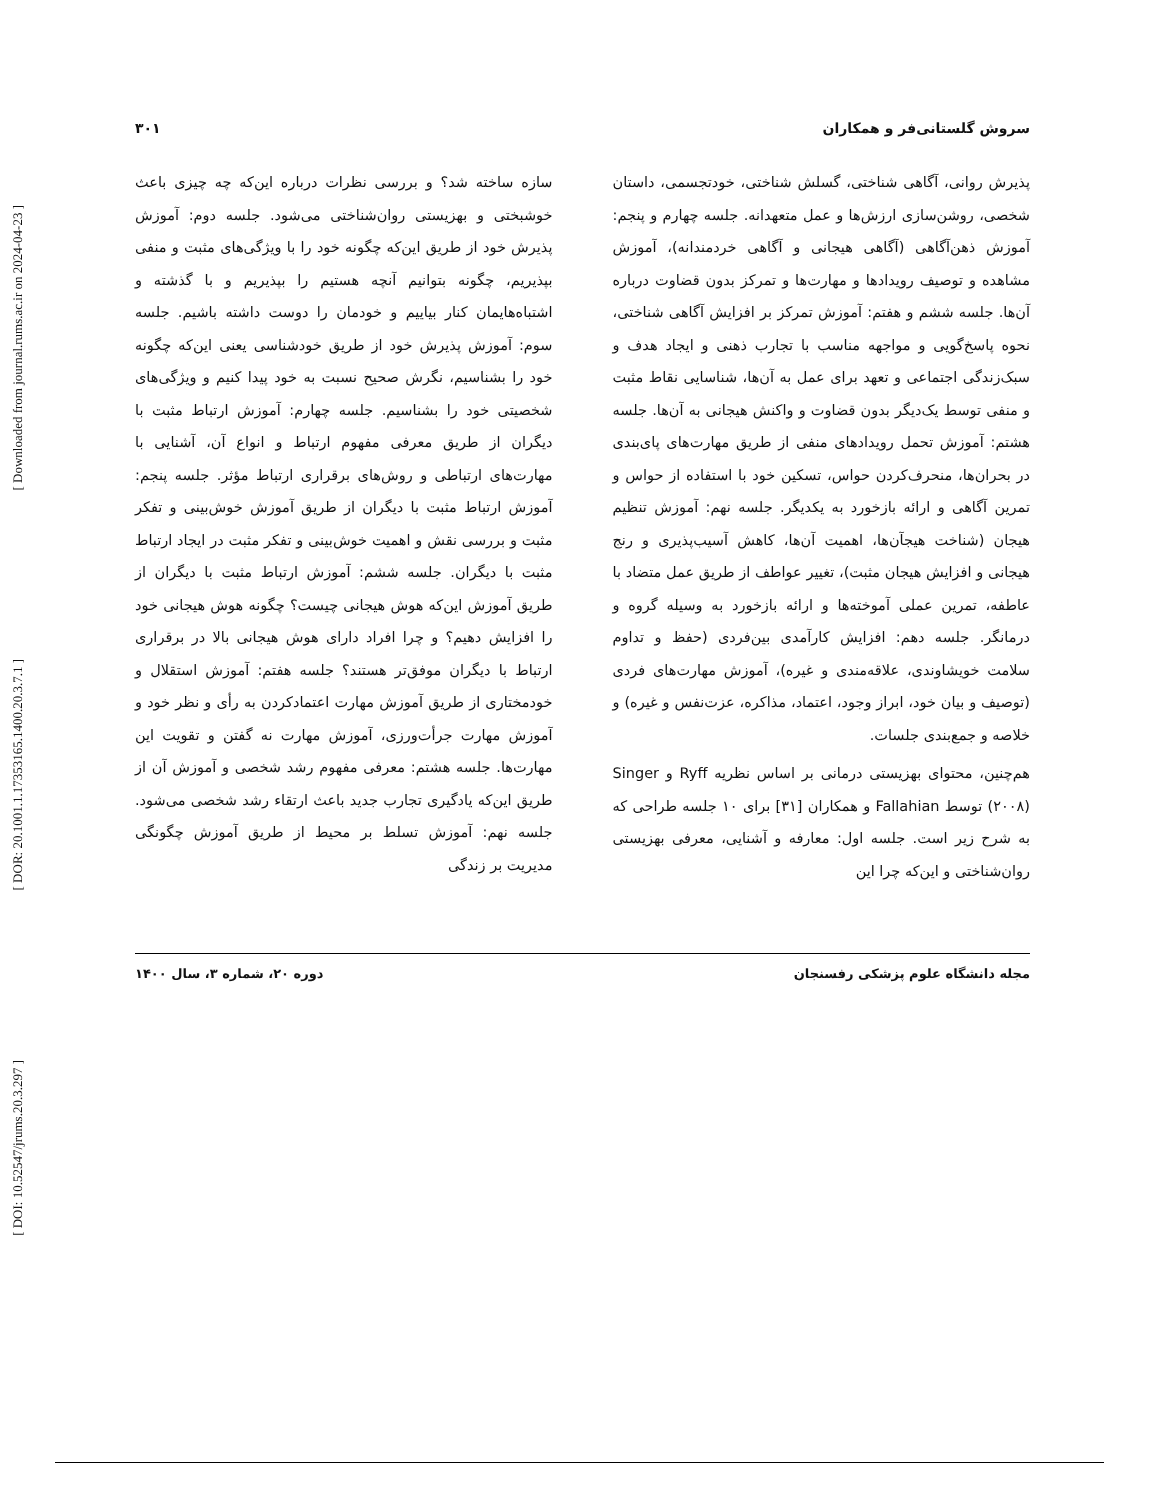[ Downloaded from journal.rums.ac.ir on 2024-04-23 ]
[ DOR: 20.1001.1.17353165.1400.20.3.7.1 ]
[ DOI: 10.52547/jrums.20.3.297 ]
سروش گلستانی‌فر و همکاران ۳۰۱
پذیرش روانی، آگاهی شناختی، گسلش شناختی، خودتجسمی، داستان شخصی، روشن‌سازی ارزش‌ها و عمل متعهدانه. جلسه چهارم و پنجم: آموزش ذهن‌آگاهی (آگاهی هیجانی و آگاهی خردمندانه)، آموزش مشاهده و توصیف رویدادها و مهارت‌ها و تمرکز بدون قضاوت درباره آن‌ها. جلسه ششم و هفتم: آموزش تمرکز بر افزایش آگاهی شناختی، نحوه پاسخ‌گویی و مواجهه مناسب با تجارب ذهنی و ایجاد هدف و سبک‌زندگی اجتماعی و تعهد برای عمل به آن‌ها، شناسایی نقاط مثبت و منفی توسط یک‌دیگر بدون قضاوت و واکنش هیجانی به آن‌ها. جلسه هشتم: آموزش تحمل رویدادهای منفی از طریق مهارت‌های پای‌بندی در بحران‌ها، منحرف‌کردن حواس، تسکین خود با استفاده از حواس و تمرین آگاهی و ارائه بازخورد به یکدیگر. جلسه نهم: آموزش تنظیم هیجان (شناخت هیجآن‌ها، اهمیت آن‌ها، کاهش آسیب‌پذیری و رنج هیجانی و افزایش هیجان مثبت)، تغییر عواطف از طریق عمل متضاد با عاطفه، تمرین عملی آموخته‌ها و ارائه بازخورد به وسیله گروه و درمانگر. جلسه دهم: افزایش کارآمدی بین‌فردی (حفظ و تداوم سلامت خویشاوندی، علاقه‌مندی و غیره)، آموزش مهارت‌های فردی (توصیف و بیان خود، ابراز وجود، اعتماد، مذاکره، عزت‌نفس و غیره) و خلاصه و جمع‌بندی جلسات.
هم‌چنین، محتوای بهزیستی درمانی بر اساس نظریه Ryff و Singer (۲۰۰۸) توسط Fallahian و همکاران [۳۱] برای ۱۰ جلسه طراحی که به شرح زیر است. جلسه اول: معارفه و آشنایی، معرفی بهزیستی روان‌شناختی و این‌که چرا این
سازه ساخته شد؟ و بررسی نظرات درباره این‌که چه چیزی باعث خوشبختی و بهزیستی روان‌شناختی می‌شود. جلسه دوم: آموزش پذیرش خود از طریق این‌که چگونه خود را با ویژگی‌های مثبت و منفی بپذیریم، چگونه بتوانیم آنچه هستیم را بپذیریم و با گذشته و اشتباه‌هایمان کنار بیاییم و خودمان را دوست داشته باشیم. جلسه سوم: آموزش پذیرش خود از طریق خودشناسی یعنی این‌که چگونه خود را بشناسیم، نگرش صحیح نسبت به خود پیدا کنیم و ویژگی‌های شخصیتی خود را بشناسیم. جلسه چهارم: آموزش ارتباط مثبت با دیگران از طریق معرفی مفهوم ارتباط و انواع آن، آشنایی با مهارت‌های ارتباطی و روش‌های برقراری ارتباط مؤثر. جلسه پنجم: آموزش ارتباط مثبت با دیگران از طریق آموزش خوش‌بینی و تفکر مثبت و بررسی نقش و اهمیت خوش‌بینی و تفکر مثبت در ایجاد ارتباط مثبت با دیگران. جلسه ششم: آموزش ارتباط مثبت با دیگران از طریق آموزش این‌که هوش هیجانی چیست؟ چگونه هوش هیجانی خود را افزایش دهیم؟ و چرا افراد دارای هوش هیجانی بالا در برقراری ارتباط با دیگران موفق‌تر هستند؟ جلسه هفتم: آموزش استقلال و خودمختاری از طریق آموزش مهارت اعتمادکردن به رأی و نظر خود و آموزش مهارت جرأت‌ورزی، آموزش مهارت نه گفتن و تقویت این مهارت‌ها. جلسه هشتم: معرفی مفهوم رشد شخصی و آموزش آن از طریق این‌که یادگیری تجارب جدید باعث ارتقاء رشد شخصی می‌شود. جلسه نهم: آموزش تسلط بر محیط از طریق آموزش چگونگی مدیریت بر زندگی
مجله دانشگاه علوم پزشکی رفسنجان دوره ۲۰، شماره ۳، سال ۱۴۰۰